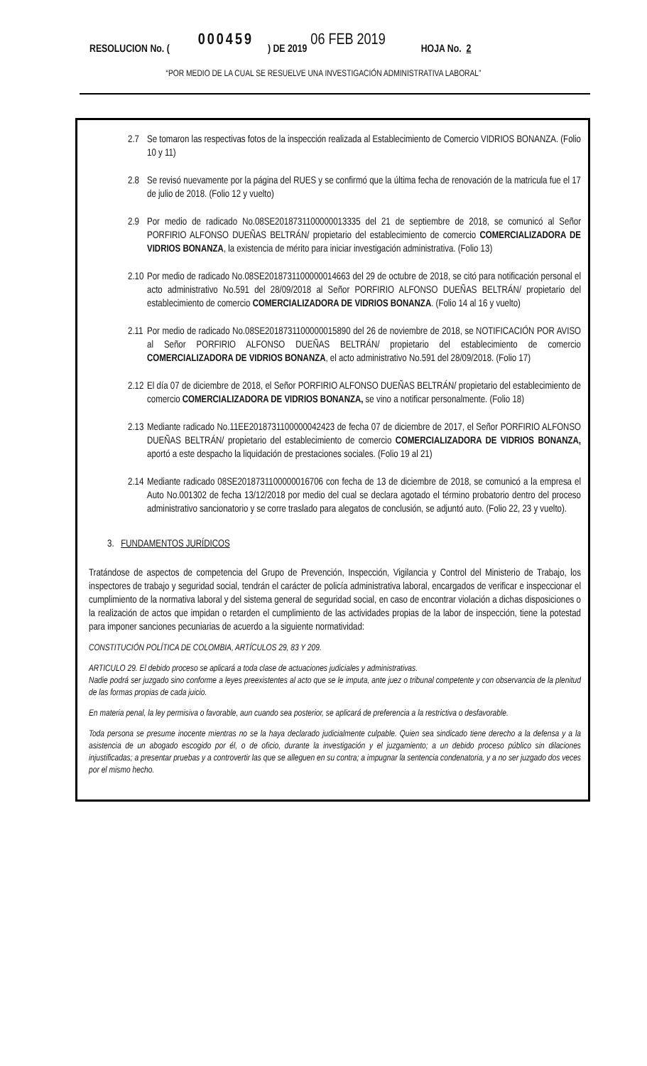RESOLUCION No. (000459) DE 2019 06 FEB 2019 HOJA No. 2
“POR MEDIO DE LA CUAL SE RESUELVE UNA INVESTIGACIÓN ADMINISTRATIVA LABORAL”
2.7 Se tomaron las respectivas fotos de la inspección realizada al Establecimiento de Comercio VIDRIOS BONANZA. (Folio 10 y 11)
2.8 Se revisó nuevamente por la página del RUES y se confirmó que la última fecha de renovación de la matricula fue el 17 de julio de 2018. (Folio 12 y vuelto)
2.9 Por medio de radicado No.08SE2018731100000013335 del 21 de septiembre de 2018, se comunicó al Señor PORFIRIO ALFONSO DUEÑAS BELTRÁN/ propietario del establecimiento de comercio COMERCIALIZADORA DE VIDRIOS BONANZA, la existencia de mérito para iniciar investigación administrativa. (Folio 13)
2.10 Por medio de radicado No.08SE2018731100000014663 del 29 de octubre de 2018, se citó para notificación personal el acto administrativo No.591 del 28/09/2018 al Señor PORFIRIO ALFONSO DUEÑAS BELTRÁN/ propietario del establecimiento de comercio COMERCIALIZADORA DE VIDRIOS BONANZA. (Folio 14 al 16 y vuelto)
2.11 Por medio de radicado No.08SE2018731100000015890 del 26 de noviembre de 2018, se NOTIFICACIÓN POR AVISO al Señor PORFIRIO ALFONSO DUEÑAS BELTRÁN/ propietario del establecimiento de comercio COMERCIALIZADORA DE VIDRIOS BONANZA, el acto administrativo No.591 del 28/09/2018. (Folio 17)
2.12 El día 07 de diciembre de 2018, el Señor PORFIRIO ALFONSO DUEÑAS BELTRÁN/ propietario del establecimiento de comercio COMERCIALIZADORA DE VIDRIOS BONANZA, se vino a notificar personalmente. (Folio 18)
2.13 Mediante radicado No.11EE2018731100000042423 de fecha 07 de diciembre de 2017, el Señor PORFIRIO ALFONSO DUEÑAS BELTRÁN/ propietario del establecimiento de comercio COMERCIALIZADORA DE VIDRIOS BONANZA, aportó a este despacho la liquidación de prestaciones sociales. (Folio 19 al 21)
2.14 Mediante radicado 08SE2018731100000016706 con fecha de 13 de diciembre de 2018, se comunicó a la empresa el Auto No.001302 de fecha 13/12/2018 por medio del cual se declara agotado el término probatorio dentro del proceso administrativo sancionatorio y se corre traslado para alegatos de conclusión, se adjuntó auto. (Folio 22, 23 y vuelto).
3. FUNDAMENTOS JURÍDICOS
Tratándose de aspectos de competencia del Grupo de Prevención, Inspección, Vigilancia y Control del Ministerio de Trabajo, los inspectores de trabajo y seguridad social, tendrán el carácter de policía administrativa laboral, encargados de verificar e inspeccionar el cumplimiento de la normativa laboral y del sistema general de seguridad social, en caso de encontrar violación a dichas disposiciones o la realización de actos que impidan o retarden el cumplimiento de las actividades propias de la labor de inspección, tiene la potestad para imponer sanciones pecuniarias de acuerdo a la siguiente normatividad:
CONSTITUCIÓN POLÍTICA DE COLOMBIA, ARTÍCULOS 29, 83 Y 209.
ARTICULO 29. El debido proceso se aplicará a toda clase de actuaciones judiciales y administrativas.
Nadie podrá ser juzgado sino conforme a leyes preexistentes al acto que se le imputa, ante juez o tribunal competente y con observancia de la plenitud de las formas propias de cada juicio.
En materia penal, la ley permisiva o favorable, aun cuando sea posterior, se aplicará de preferencia a la restrictiva o desfavorable.
Toda persona se presume inocente mientras no se la haya declarado judicialmente culpable. Quien sea sindicado tiene derecho a la defensa y a la asistencia de un abogado escogido por él, o de oficio, durante la investigación y el juzgamiento; a un debido proceso público sin dilaciones injustificadas; a presentar pruebas y a controvertir las que se alleguen en su contra; a impugnar la sentencia condenatoria, y a no ser juzgado dos veces por el mismo hecho.